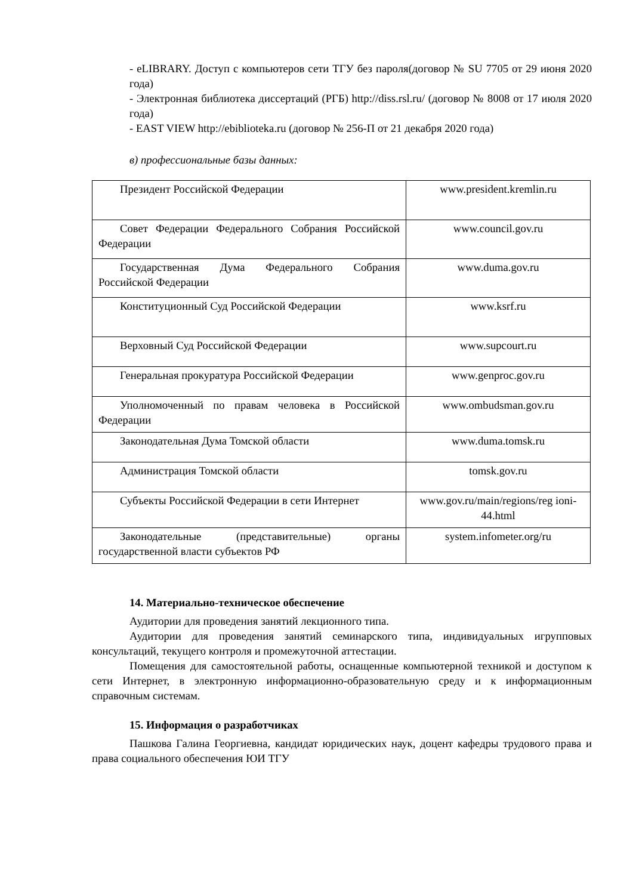- eLIBRARY. Доступ с компьютеров сети ТГУ без пароля(договор № SU 7705 от 29 июня 2020 года)
- Электронная библиотека диссертаций (РГБ) http://diss.rsl.ru/ (договор № 8008 от 17 июля 2020 года)
- EAST VIEW http://ebiblioteka.ru (договор № 256-П от 21 декабря 2020 года)
в) профессиональные базы данных:
| Президент Российской Федерации | www.president.kremlin.ru |
| Совет Федерации Федерального Собрания Российской Федерации | www.council.gov.ru |
| Государственная Дума Федерального Собрания Российской Федерации | www.duma.gov.ru |
| Конституционный Суд Российской Федерации | www.ksrf.ru |
| Верховный Суд Российской Федерации | www.supcourt.ru |
| Генеральная прокуратура Российской Федерации | www.genproc.gov.ru |
| Уполномоченный по правам человека в Российской Федерации | www.ombudsman.gov.ru |
| Законодательная Дума Томской области | www.duma.tomsk.ru |
| Администрация Томской области | tomsk.gov.ru |
| Субъекты Российской Федерации в сети Интернет | www.gov.ru/main/regions/reg ioni-44.html |
| Законодательные (представительные) органы государственной власти субъектов РФ | system.infometer.org/ru |
14. Материально-техническое обеспечение
Аудитории для проведения занятий лекционного типа.
Аудитории для проведения занятий семинарского типа, индивидуальных игрупповых консультаций, текущего контроля и промежуточной аттестации.
Помещения для самостоятельной работы, оснащенные компьютерной техникой и доступом к сети Интернет, в электронную информационно-образовательную среду и к информационным справочным системам.
15. Информация о разработчиках
Пашкова Галина Георгиевна, кандидат юридических наук, доцент кафедры трудового права и права социального обеспечения ЮИ ТГУ